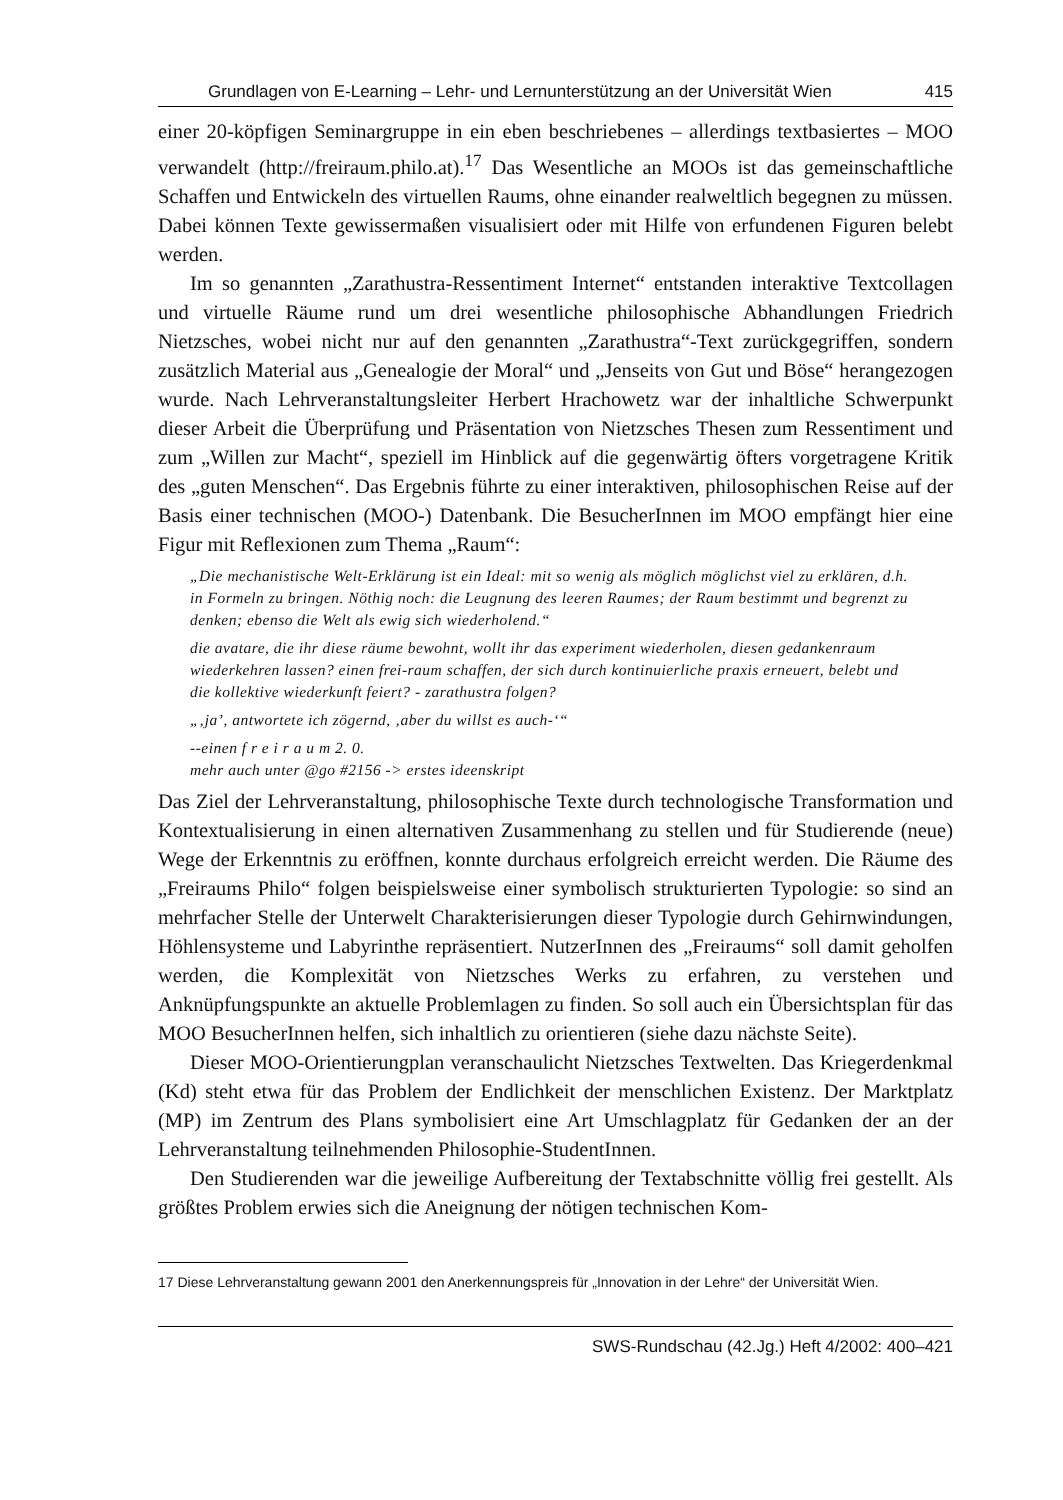Grundlagen von E-Learning – Lehr- und Lernunterstützung an der Universität Wien 415
einer 20-köpfigen Seminargruppe in ein eben beschriebenes – allerdings textbasiertes – MOO verwandelt (http://freiraum.philo.at).<sup>17</sup> Das Wesentliche an MOOs ist das gemeinschaftliche Schaffen und Entwickeln des virtuellen Raums, ohne einander realweltlich begegnen zu müssen. Dabei können Texte gewissermaßen visualisiert oder mit Hilfe von erfundenen Figuren belebt werden.
Im so genannten „Zarathustra-Ressentiment Internet“ entstanden interaktive Textcollagen und virtuelle Räume rund um drei wesentliche philosophische Abhandlungen Friedrich Nietzsches, wobei nicht nur auf den genannten „Zarathustra“-Text zurückgegriffen, sondern zusätzlich Material aus „Genealogie der Moral“ und „Jenseits von Gut und Böse“ herangezogen wurde. Nach Lehrveranstaltungsleiter Herbert Hrachowetz war der inhaltliche Schwerpunkt dieser Arbeit die Überprüfung und Präsentation von Nietzsches Thesen zum Ressentiment und zum „Willen zur Macht“, speziell im Hinblick auf die gegenwärtig öfters vorgetragene Kritik des „guten Menschen“. Das Ergebnis führte zu einer interaktiven, philosophischen Reise auf der Basis einer technischen (MOO-) Datenbank. Die BesucherInnen im MOO empfängt hier eine Figur mit Reflexionen zum Thema „Raum“:
„Die mechanistische Welt-Erklärung ist ein Ideal: mit so wenig als möglich möglichst viel zu erklären, d.h. in Formeln zu bringen. Nöthig noch: die Leugnung des leeren Raumes; der Raum bestimmt und begrenzt zu denken; ebenso die Welt als ewig sich wiederholend.“
die avatare, die ihr diese räume bewohnt, wollt ihr das experiment wiederholen, diesen gedankenraum wiederkehren lassen? einen frei-raum schaffen, der sich durch kontinuierliche praxis erneuert, belebt und die kollektive wiederkunft feiert? - zarathustra folgen?
„‚ja’, antwortete ich zögernd, ‚aber du willst es auch-‘“
--einen f r e i r a u m 2. 0.
mehr auch unter @go #2156 -> erstes ideenskript
Das Ziel der Lehrveranstaltung, philosophische Texte durch technologische Transformation und Kontextualisierung in einen alternativen Zusammenhang zu stellen und für Studierende (neue) Wege der Erkenntnis zu eröffnen, konnte durchaus erfolgreich erreicht werden. Die Räume des „Freiraums Philo“ folgen beispielsweise einer symbolisch strukturierten Typologie: so sind an mehrfacher Stelle der Unterwelt Charakterisierungen dieser Typologie durch Gehirnwindungen, Höhlensysteme und Labyrinthe repräsentiert. NutzerInnen des „Freiraums“ soll damit geholfen werden, die Komplexität von Nietzsches Werks zu erfahren, zu verstehen und Anknüpfungspunkte an aktuelle Problemlagen zu finden. So soll auch ein Übersichtsplan für das MOO BesucherInnen helfen, sich inhaltlich zu orientieren (siehe dazu nächste Seite).
Dieser MOO-Orientierungplan veranschaulicht Nietzsches Textwelten. Das Kriegerdenkmal (Kd) steht etwa für das Problem der Endlichkeit der menschlichen Existenz. Der Marktplatz (MP) im Zentrum des Plans symbolisiert eine Art Umschlagplatz für Gedanken der an der Lehrveranstaltung teilnehmenden Philosophie-StudentInnen.
Den Studierenden war die jeweilige Aufbereitung der Textabschnitte völlig frei gestellt. Als größtes Problem erwies sich die Aneignung der nötigen technischen Kom-
17 Diese Lehrveranstaltung gewann 2001 den Anerkennungspreis für „Innovation in der Lehre“ der Universität Wien.
SWS-Rundschau (42.Jg.) Heft 4/2002: 400–421